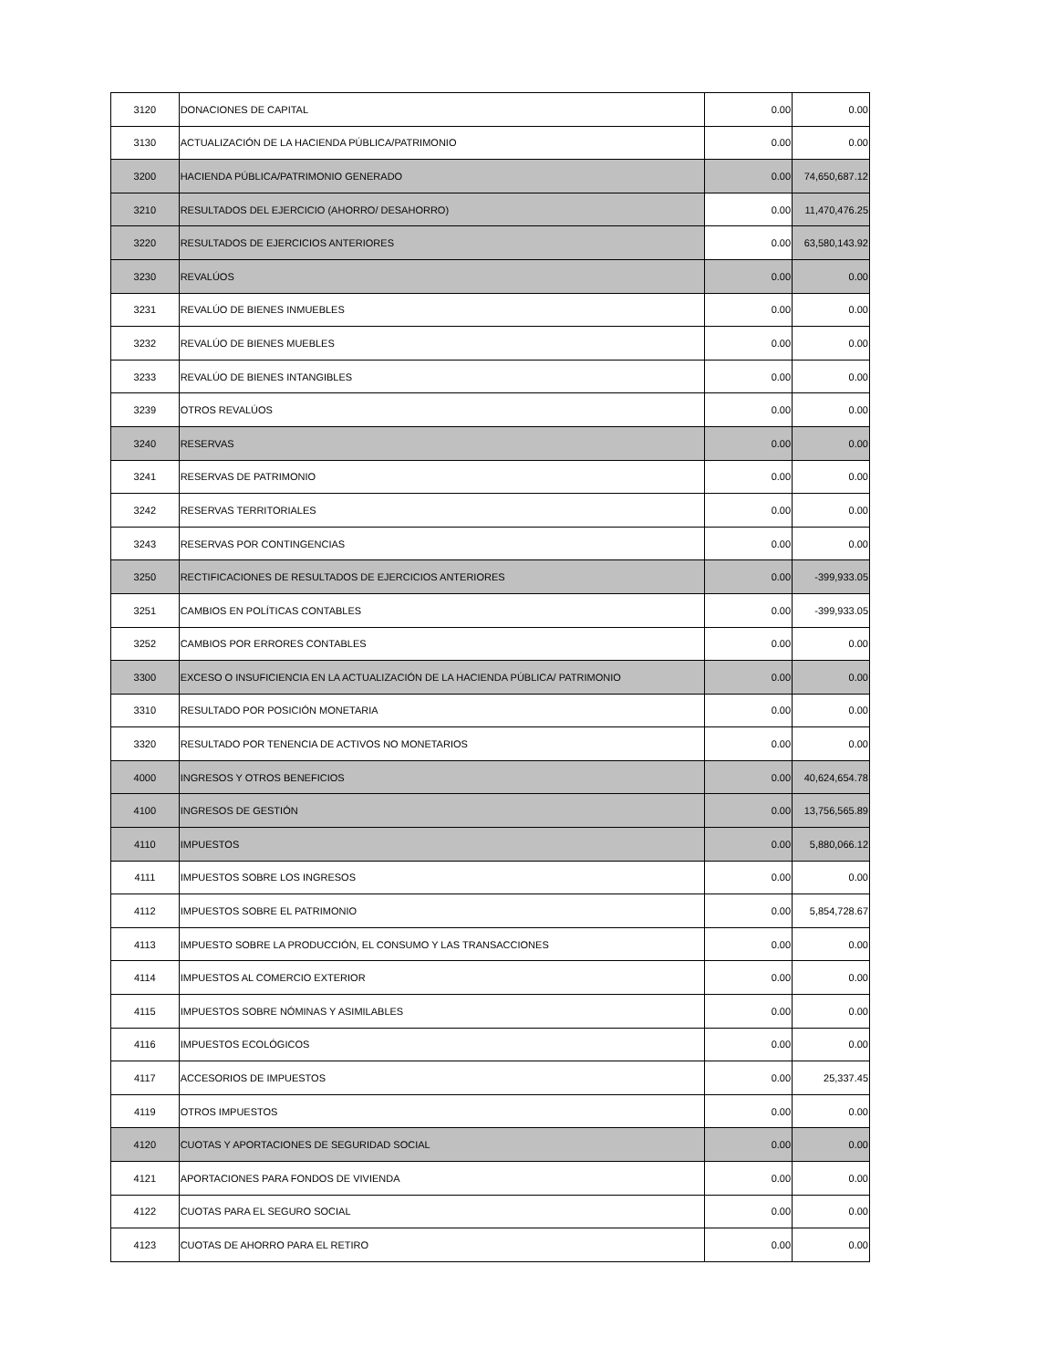| 3120 | DONACIONES DE CAPITAL | 0.00 | 0.00 |
| 3130 | ACTUALIZACIÓN DE LA HACIENDA PÚBLICA/PATRIMONIO | 0.00 | 0.00 |
| 3200 | HACIENDA PÚBLICA/PATRIMONIO GENERADO | 0.00 | 74,650,687.12 |
| 3210 | RESULTADOS DEL EJERCICIO (AHORRO/ DESAHORRO) | 0.00 | 11,470,476.25 |
| 3220 | RESULTADOS DE EJERCICIOS ANTERIORES | 0.00 | 63,580,143.92 |
| 3230 | REVALÚOS | 0.00 | 0.00 |
| 3231 | REVALÚO DE BIENES INMUEBLES | 0.00 | 0.00 |
| 3232 | REVALÚO DE BIENES MUEBLES | 0.00 | 0.00 |
| 3233 | REVALÚO DE BIENES INTANGIBLES | 0.00 | 0.00 |
| 3239 | OTROS REVALÚOS | 0.00 | 0.00 |
| 3240 | RESERVAS | 0.00 | 0.00 |
| 3241 | RESERVAS DE PATRIMONIO | 0.00 | 0.00 |
| 3242 | RESERVAS TERRITORIALES | 0.00 | 0.00 |
| 3243 | RESERVAS POR CONTINGENCIAS | 0.00 | 0.00 |
| 3250 | RECTIFICACIONES DE RESULTADOS DE EJERCICIOS ANTERIORES | 0.00 | -399,933.05 |
| 3251 | CAMBIOS EN POLÍTICAS CONTABLES | 0.00 | -399,933.05 |
| 3252 | CAMBIOS POR ERRORES CONTABLES | 0.00 | 0.00 |
| 3300 | EXCESO O INSUFICIENCIA EN LA ACTUALIZACIÓN DE LA HACIENDA PÚBLICA/ PATRIMONIO | 0.00 | 0.00 |
| 3310 | RESULTADO POR POSICIÓN MONETARIA | 0.00 | 0.00 |
| 3320 | RESULTADO POR TENENCIA DE ACTIVOS NO MONETARIOS | 0.00 | 0.00 |
| 4000 | INGRESOS Y OTROS BENEFICIOS | 0.00 | 40,624,654.78 |
| 4100 | INGRESOS DE GESTIÓN | 0.00 | 13,756,565.89 |
| 4110 | IMPUESTOS | 0.00 | 5,880,066.12 |
| 4111 | IMPUESTOS SOBRE LOS INGRESOS | 0.00 | 0.00 |
| 4112 | IMPUESTOS SOBRE EL PATRIMONIO | 0.00 | 5,854,728.67 |
| 4113 | IMPUESTO SOBRE LA PRODUCCIÓN, EL CONSUMO Y LAS TRANSACCIONES | 0.00 | 0.00 |
| 4114 | IMPUESTOS AL COMERCIO EXTERIOR | 0.00 | 0.00 |
| 4115 | IMPUESTOS SOBRE NÓMINAS Y ASIMILABLES | 0.00 | 0.00 |
| 4116 | IMPUESTOS ECOLÓGICOS | 0.00 | 0.00 |
| 4117 | ACCESORIOS DE IMPUESTOS | 0.00 | 25,337.45 |
| 4119 | OTROS IMPUESTOS | 0.00 | 0.00 |
| 4120 | CUOTAS Y APORTACIONES DE SEGURIDAD SOCIAL | 0.00 | 0.00 |
| 4121 | APORTACIONES PARA FONDOS DE VIVIENDA | 0.00 | 0.00 |
| 4122 | CUOTAS PARA EL SEGURO SOCIAL | 0.00 | 0.00 |
| 4123 | CUOTAS DE AHORRO PARA EL RETIRO | 0.00 | 0.00 |